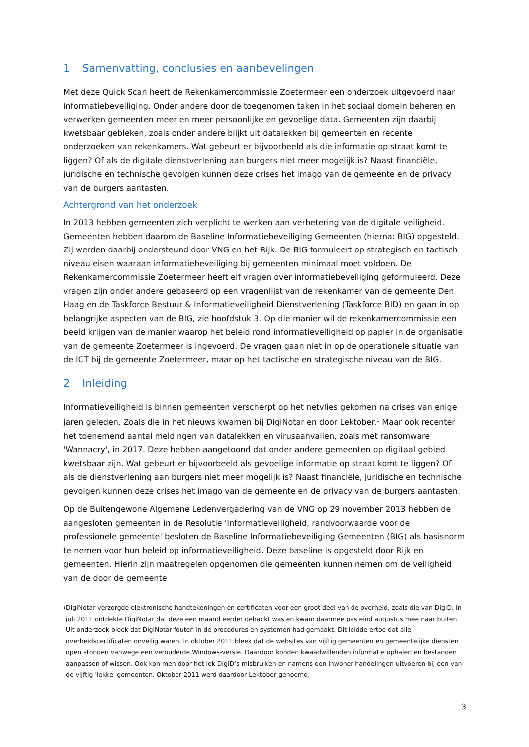1 Samenvatting, conclusies en aanbevelingen
Met deze Quick Scan heeft de Rekenkamercommissie Zoetermeer een onderzoek uitgevoerd naar informatiebeveiliging. Onder andere door de toegenomen taken in het sociaal domein beheren en verwerken gemeenten meer en meer persoonlijke en gevoelige data. Gemeenten zijn daarbij kwetsbaar gebleken, zoals onder andere blijkt uit datalekken bij gemeenten en recente onderzoeken van rekenkamers. Wat gebeurt er bijvoorbeeld als die informatie op straat komt te liggen? Of als de digitale dienstverlening aan burgers niet meer mogelijk is? Naast financiële, juridische en technische gevolgen kunnen deze crises het imago van de gemeente en de privacy van de burgers aantasten.
Achtergrond van het onderzoek
In 2013 hebben gemeenten zich verplicht te werken aan verbetering van de digitale veiligheid. Gemeenten hebben daarom de Baseline Informatiebeveiliging Gemeenten (hierna: BIG) opgesteld. Zij werden daarbij ondersteund door VNG en het Rijk. De BIG formuleert op strategisch en tactisch niveau eisen waaraan informatiebeveiliging bij gemeenten minimaal moet voldoen. De Rekenkamercommissie Zoetermeer heeft elf vragen over informatiebeveiliging geformuleerd. Deze vragen zijn onder andere gebaseerd op een vragenlijst van de rekenkamer van de gemeente Den Haag en de Taskforce Bestuur & Informatieveiligheid Dienstverlening (Taskforce BID) en gaan in op belangrijke aspecten van de BIG, zie hoofdstuk 3. Op die manier wil de rekenkamercommissie een beeld krijgen van de manier waarop het beleid rond informatieveiligheid op papier in de organisatie van de gemeente Zoetermeer is ingevoerd. De vragen gaan niet in op de operationele situatie van de ICT bij de gemeente Zoetermeer, maar op het tactische en strategische niveau van de BIG.
2 Inleiding
Informatieveiligheid is binnen gemeenten verscherpt op het netvlies gekomen na crises van enige jaren geleden. Zoals die in het nieuws kwamen bij DigiNotar en door Lektober.<sup>1</sup> Maar ook recenter het toenemend aantal meldingen van datalekken en virusaanvallen, zoals met ransomware 'Wannacry', in 2017. Deze hebben aangetoond dat onder andere gemeenten op digitaal gebied kwetsbaar zijn. Wat gebeurt er bijvoorbeeld als gevoelige informatie op straat komt te liggen? Of als de dienstverlening aan burgers niet meer mogelijk is? Naast financiële, juridische en technische gevolgen kunnen deze crises het imago van de gemeente en de privacy van de burgers aantasten.
Op de Buitengewone Algemene Ledenvergadering van de VNG op 29 november 2013 hebben de aangesloten gemeenten in de Resolutie 'Informatieveiligheid, randvoorwaarde voor de professionele gemeente' besloten de Baseline Informatiebeveiliging Gemeenten (BIG) als basisnorm te nemen voor hun beleid op informatieveiligheid. Deze baseline is opgesteld door Rijk en gemeenten. Hierin zijn maatregelen opgenomen die gemeenten kunnen nemen om de veiligheid van de door de gemeente
<sup>1</sup>
DigiNotar verzorgde elektronische handtekeningen en certificaten voor een groot deel van de overheid, zoals die van DigID. In juli 2011 ontdekte DigiNotar dat deze een maand eerder gehackt was en kwam daarmee pas eind augustus mee naar buiten. Uit onderzoek bleek dat DigiNotar fouten in de procedures en systemen had gemaakt. Dit leidde ertoe dat alle overheidscertificaten onveilig waren. In oktober 2011 bleek dat de websites van vijftig gemeenten en gemeentelijke diensten open stonden vanwege een verouderde Windows-versie. Daardoor konden kwaadwillenden informatie ophalen en bestanden aanpassen of wissen. Ook kon men door het lek DigID’s misbruiken en namens een inwoner handelingen uitvoeren bij een van de vijftig 'lekke' gemeenten. Oktober 2011 werd daardoor Lektober genoemd.
3